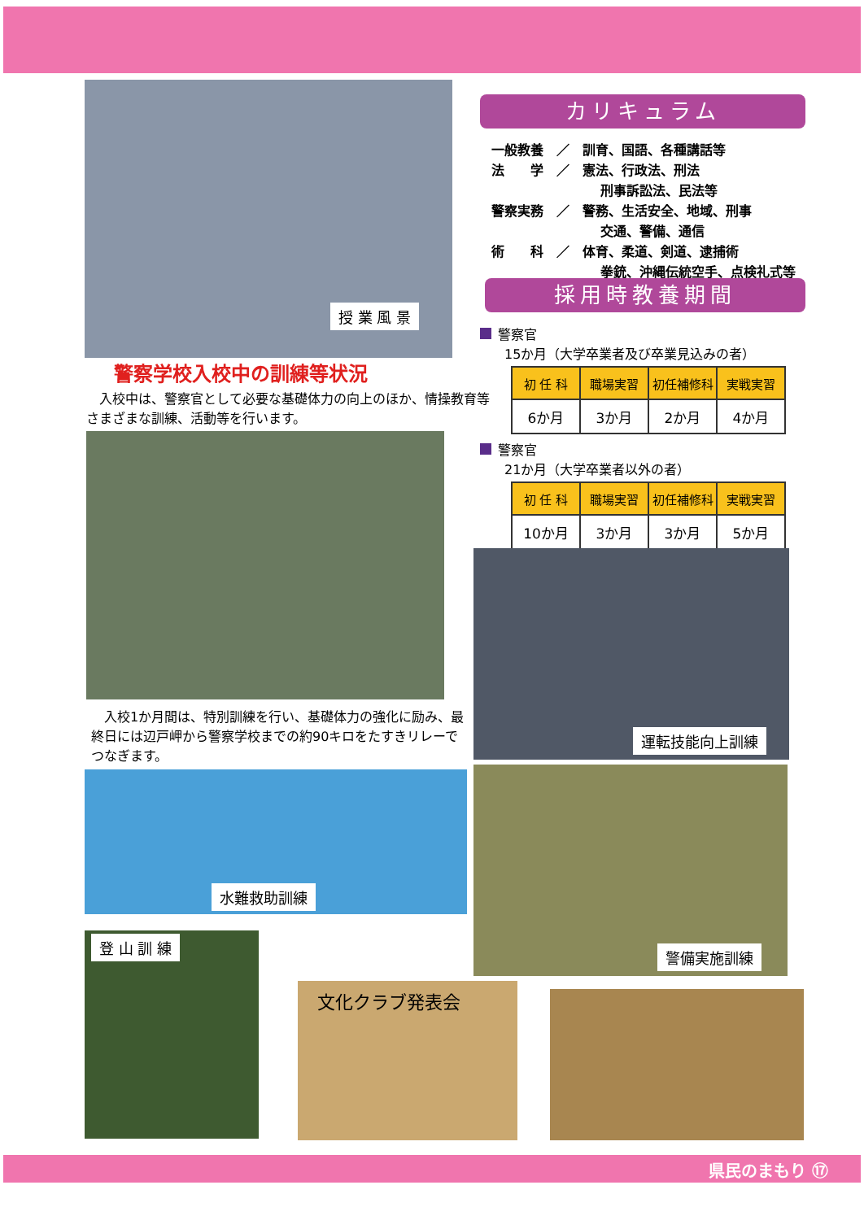授 業 風 景
警察学校入校中の訓練等状況
　入校中は、警察官として必要な基礎体力の向上のほか、情操教育等さまざまな訓練、活動等を行います。
　入校1か月間は、特別訓練を行い、基礎体力の強化に励み、最終日には辺戸岬から警察学校までの約90キロをたすきリレーでつなぎます。
水難救助訓練
登 山 訓 練
文化クラブ発表会
カリキュラム
一般教養　／　訓育、国語、各種講話等
法　　学　／　憲法、行政法、刑法
刑事訴訟法、民法等
警察実務　／　警務、生活安全、地域、刑事
交通、警備、通信
術　　科　／　体育、柔道、剣道、逮捕術
拳銃、沖縄伝統空手、点検礼式等
採用時教養期間
警察官
15か月（大学卒業者及び卒業見込みの者）
| 初 任 科 | 職場実習 | 初任補修科 | 実戦実習 |
| 6か月 | 3か月 | 2か月 | 4か月 |
警察官
21か月（大学卒業者以外の者）
| 初 任 科 | 職場実習 | 初任補修科 | 実戦実習 |
| 10か月 | 3か月 | 3か月 | 5か月 |
運転技能向上訓練
警備実施訓練
県民のまもり ⑰